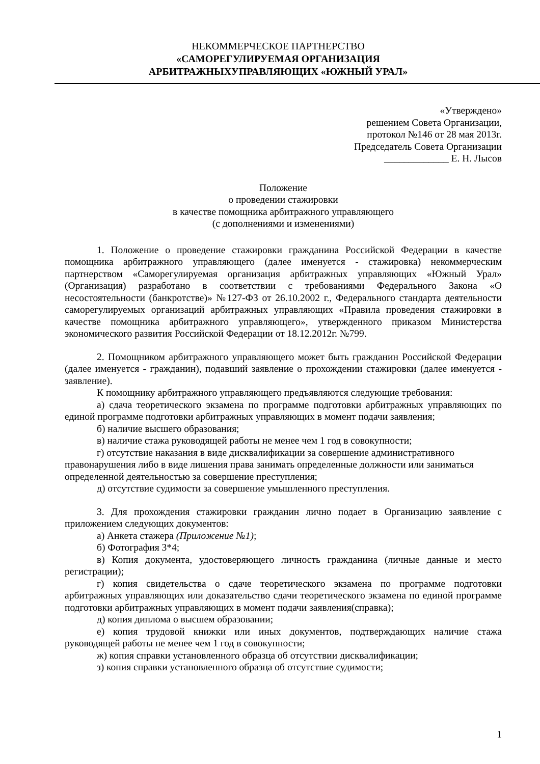НЕКОММЕРЧЕСКОЕ ПАРТНЕРСТВО
«САМОРЕГУЛИРУЕМАЯ ОРГАНИЗАЦИЯ
АРБИТРАЖНЫХУПРАВЛЯЮЩИХ «ЮЖНЫЙ УРАЛ»
«Утверждено»
решением Совета Организации,
протокол №146 от 28 мая 2013г.
Председатель Совета Организации
_____________ Е. Н. Лысов
Положение
о проведении стажировки
в качестве помощника арбитражного управляющего
(с дополнениями и изменениями)
1. Положение о проведение стажировки гражданина Российской Федерации в качестве помощника арбитражного управляющего (далее именуется - стажировка) некоммерческим партнерством «Саморегулируемая организация арбитражных управляющих «Южный Урал» (Организация) разработано в соответствии с требованиями Федерального Закона «О несостоятельности (банкротстве)» №127-ФЗ от 26.10.2002 г., Федерального стандарта деятельности саморегулируемых организаций арбитражных управляющих «Правила проведения стажировки в качестве помощника арбитражного управляющего», утвержденного приказом Министерства экономического развития Российской Федерации от 18.12.2012г. №799.
2. Помощником арбитражного управляющего может быть гражданин Российской Федерации (далее именуется - гражданин), подавший заявление о прохождении стажировки (далее именуется - заявление).
К помощнику арбитражного управляющего предъявляются следующие требования:
а) сдача теоретического экзамена по программе подготовки арбитражных управляющих по единой программе подготовки арбитражных управляющих в момент подачи заявления;
б) наличие высшего образования;
в) наличие стажа руководящей работы не менее чем 1 год в совокупности;
г) отсутствие наказания в виде дисквалификации за совершение административного правонарушения либо в виде лишения права занимать определенные должности или заниматься определенной деятельностью за совершение преступления;
д) отсутствие судимости за совершение умышленного преступления.
3. Для прохождения стажировки гражданин лично подает в Организацию заявление с приложением следующих документов:
а) Анкета стажера (Приложение №1);
б) Фотография 3*4;
в) Копия документа, удостоверяющего личность гражданина (личные данные и место регистрации);
г) копия свидетельства о сдаче теоретического экзамена по программе подготовки арбитражных управляющих или доказательство сдачи теоретического экзамена по единой программе подготовки арбитражных управляющих в момент подачи заявления(справка);
д) копия диплома о высшем образовании;
е) копия трудовой книжки или иных документов, подтверждающих наличие стажа руководящей работы не менее чем 1 год в совокупности;
ж) копия справки установленного образца об отсутствии дисквалификации;
з) копия справки установленного образца об отсутствие судимости;
1